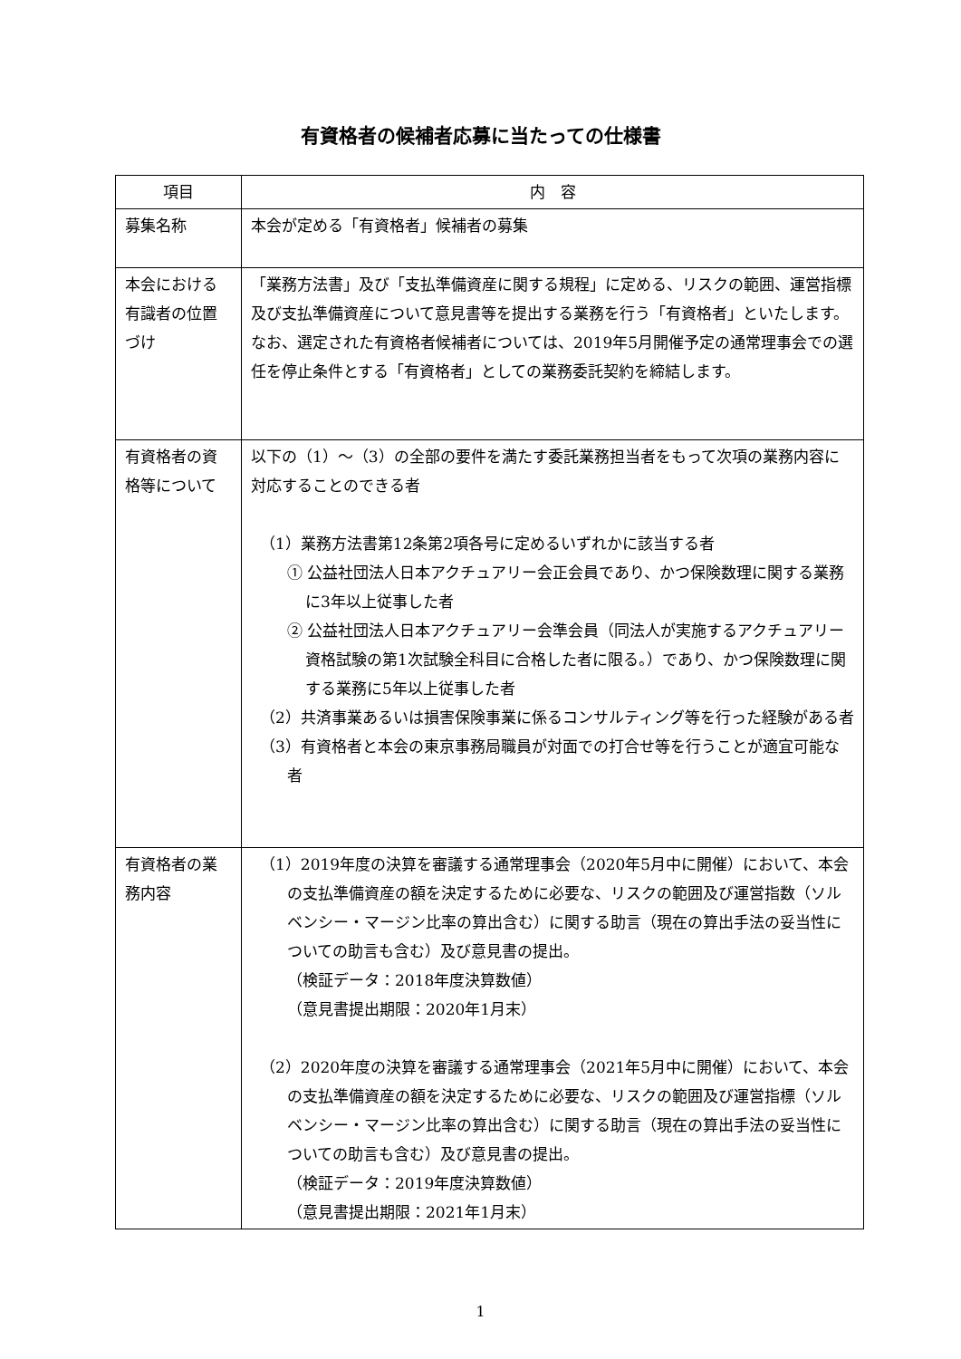有資格者の候補者応募に当たっての仕様書
| 項目 | 内 容 |
| --- | --- |
| 募集名称 | 本会が定める「有資格者」候補者の募集 |
| 本会における有識者の位置づけ | 「業務方法書」及び「支払準備資産に関する規程」に定める、リスクの範囲、運営指標及び支払準備資産について意見書等を提出する業務を行う「有資格者」といたします。なお、選定された有資格者候補者については、2019年5月開催予定の通常理事会での選任を停止条件とする「有資格者」としての業務委託契約を締結します。 |
| 有資格者の資格等について | 以下の（1）～（3）の全部の要件を満たす委託業務担当者をもって次項の業務内容に対応することのできる者 （1）業務方法書第12条第2項各号に定めるいずれかに該当する者 ① 公益社団法人日本アクチュアリー会正会員であり、かつ保険数理に関する業務に3年以上従事した者 ② 公益社団法人日本アクチュアリー会準会員（同法人が実施するアクチュアリー資格試験の第1次試験全科目に合格した者に限る。）であり、かつ保険数理に関する業務に5年以上従事した者 （2）共済事業あるいは損害保険事業に係るコンサルティング等を行った経験がある者 （3）有資格者と本会の東京事務局職員が対面での打合せ等を行うことが適宜可能な者 |
| 有資格者の業務内容 | （1）2019年度の決算を審議する通常理事会（2020年5月中に開催）において、本会の支払準備資産の額を決定するために必要な、リスクの範囲及び運営指数（ソルベンシー・マージン比率の算出含む）に関する助言（現在の算出手法の妥当性についての助言も含む）及び意見書の提出。 （検証データ：2018年度決算数値） （意見書提出期限：2020年1月末） （2）2020年度の決算を審議する通常理事会（2021年5月中に開催）において、本会の支払準備資産の額を決定するために必要な、リスクの範囲及び運営指標（ソルベンシー・マージン比率の算出含む）に関する助言（現在の算出手法の妥当性についての助言も含む）及び意見書の提出。 （検証データ：2019年度決算数値） （意見書提出期限：2021年1月末） |
1